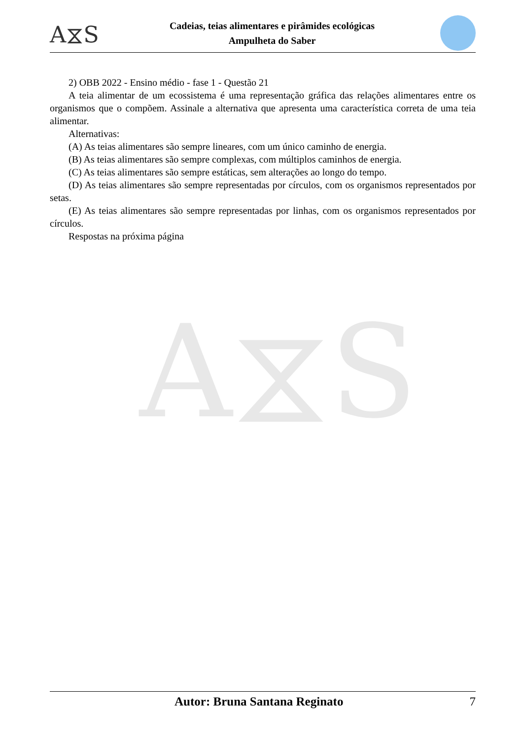A⧖S
Cadeias, teias alimentares e pirâmides ecológicas
Ampulheta do Saber
A⧖S
2) OBB 2022 - Ensino médio - fase 1 - Questão 21
A teia alimentar de um ecossistema é uma representação gráfica das relações alimentares entre os organismos que o compõem. Assinale a alternativa que apresenta uma característica correta de uma teia alimentar.
Alternativas:
(A) As teias alimentares são sempre lineares, com um único caminho de energia.
(B) As teias alimentares são sempre complexas, com múltiplos caminhos de energia.
(C) As teias alimentares são sempre estáticas, sem alterações ao longo do tempo.
(D) As teias alimentares são sempre representadas por círculos, com os organismos representados por setas.
(E) As teias alimentares são sempre representadas por linhas, com os organismos representados por círculos.
Respostas na próxima página
Autor: Bruna Santana Reginato 7